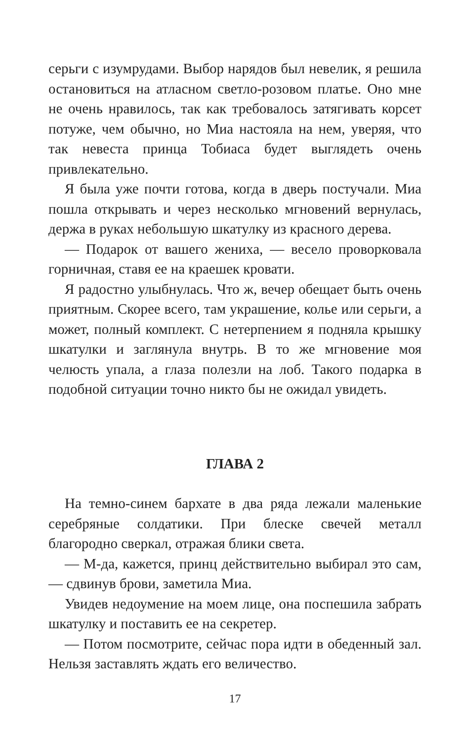серьги с изумрудами. Выбор нарядов был невелик, я решила остановиться на атласном светло-розовом платье. Оно мне не очень нравилось, так как требовалось затягивать корсет потуже, чем обычно, но Миа настояла на нем, уверяя, что так невеста принца Тобиаса будет выглядеть очень привлекательно.
Я была уже почти готова, когда в дверь постучали. Миа пошла открывать и через несколько мгновений вернулась, держа в руках небольшую шкатулку из красного дерева.
— Подарок от вашего жениха, — весело проворковала горничная, ставя ее на краешек кровати.
Я радостно улыбнулась. Что ж, вечер обещает быть очень приятным. Скорее всего, там украшение, колье или серьги, а может, полный комплект. С нетерпением я подняла крышку шкатулки и заглянула внутрь. В то же мгновение моя челюсть упала, а глаза полезли на лоб. Такого подарка в подобной ситуации точно никто бы не ожидал увидеть.
ГЛАВА 2
На темно-синем бархате в два ряда лежали маленькие серебряные солдатики. При блеске свечей металл благородно сверкал, отражая блики света.
— М-да, кажется, принц действительно выбирал это сам, — сдвинув брови, заметила Миа.
Увидев недоумение на моем лице, она поспешила забрать шкатулку и поставить ее на секретер.
— Потом посмотрите, сейчас пора идти в обеденный зал. Нельзя заставлять ждать его величество.
17